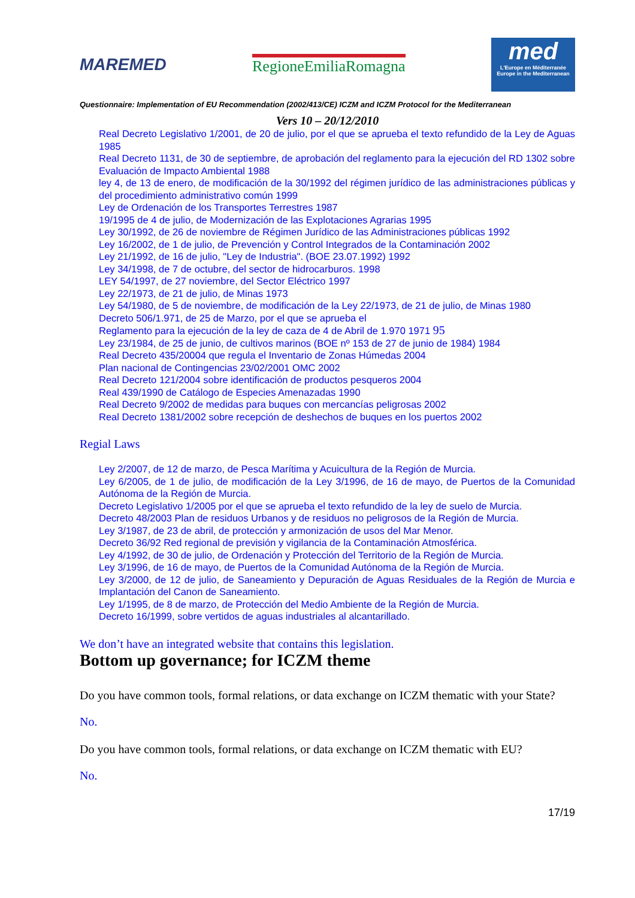MAREMED RegioneEmiliaRomagna
med
L'Europe en Méditerranée
Europe in the Mediterranean
Questionnaire: Implementation of EU Recommendation (2002/413/CE) ICZM and ICZM Protocol for the Mediterranean
Vers 10 – 20/12/2010
Real Decreto Legislativo 1/2001, de 20 de julio, por el que se aprueba el texto refundido de la Ley de Aguas 1985
Real Decreto 1131, de 30 de septiembre, de aprobación del reglamento para la ejecución del RD 1302 sobre Evaluación de Impacto Ambiental 1988
ley 4, de 13 de enero, de modificación de la 30/1992 del régimen jurídico de las administraciones públicas y del procedimiento administrativo común 1999
Ley de Ordenación de los Transportes Terrestres 1987
19/1995 de 4 de julio, de Modernización de las Explotaciones Agrarias 1995
Ley 30/1992, de 26 de noviembre de Régimen Jurídico de las Administraciones públicas 1992
Ley 16/2002, de 1 de julio, de Prevención y Control Integrados de la Contaminación 2002
Ley 21/1992, de 16 de julio, "Ley de Industria". (BOE 23.07.1992) 1992
Ley 34/1998, de 7 de octubre, del sector de hidrocarburos. 1998
LEY 54/1997, de 27 noviembre, del Sector Eléctrico 1997
Ley 22/1973, de 21 de julio, de Minas 1973
Ley 54/1980, de 5 de noviembre, de modificación de la Ley 22/1973, de 21 de julio, de Minas 1980
Decreto 506/1.971, de 25 de Marzo, por el que se aprueba el
Reglamento para la ejecución de la ley de caza de 4 de Abril de 1.970 1971 95
Ley 23/1984, de 25 de junio, de cultivos marinos (BOE nº 153 de 27 de junio de 1984) 1984
Real Decreto 435/20004 que regula el Inventario de Zonas Húmedas 2004
Plan nacional de Contingencias 23/02/2001 OMC 2002
Real Decreto 121/2004 sobre identificación de productos pesqueros 2004
Real 439/1990 de Catálogo de Especies Amenazadas 1990
Real Decreto 9/2002 de medidas para buques con mercancías peligrosas 2002
Real Decreto 1381/2002 sobre recepción de deshechos de buques en los puertos 2002
Regial Laws
Ley 2/2007, de 12 de marzo, de Pesca Marítima y Acuicultura de la Región de Murcia.
Ley 6/2005, de 1 de julio, de modificación de la Ley 3/1996, de 16 de mayo, de Puertos de la Comunidad Autónoma de la Región de Murcia.
Decreto Legislativo 1/2005 por el que se aprueba el texto refundido de la ley de suelo de Murcia.
Decreto 48/2003 Plan de residuos Urbanos y de residuos no peligrosos de la Región de Murcia.
Ley 3/1987, de 23 de abril, de protección y armonización de usos del Mar Menor.
Decreto 36/92 Red regional de previsión y vigilancia de la Contaminación Atmosférica.
Ley 4/1992, de 30 de julio, de Ordenación y Protección del Territorio de la Región de Murcia.
Ley 3/1996, de 16 de mayo, de Puertos de la Comunidad Autónoma de la Región de Murcia.
Ley 3/2000, de 12 de julio, de Saneamiento y Depuración de Aguas Residuales de la Región de Murcia e Implantación del Canon de Saneamiento.
Ley 1/1995, de 8 de marzo, de Protección del Medio Ambiente de la Región de Murcia.
Decreto 16/1999, sobre vertidos de aguas industriales al alcantarillado.
We don’t have an integrated website that contains this legislation.
Bottom up governance; for ICZM theme
Do you have common tools, formal relations, or data exchange on ICZM thematic with your State?
No.
Do you have common tools, formal relations, or data exchange on ICZM thematic with EU?
No.
17/19